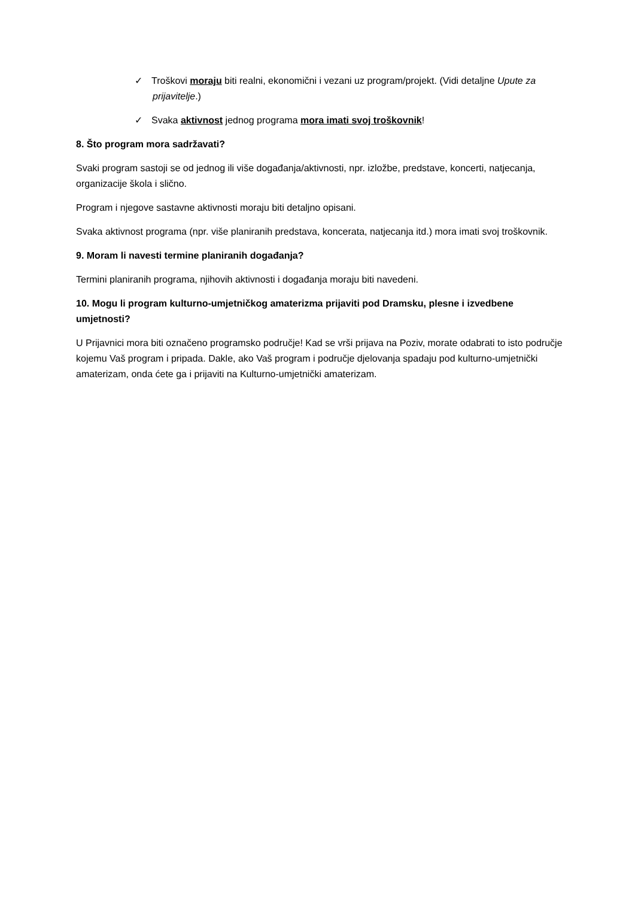✓ Troškovi moraju biti realni, ekonomični i vezani uz program/projekt. (Vidi detaljne Upute za prijavitelje.)
✓ Svaka aktivnost jednog programa mora imati svoj troškovnik!
8. Što program mora sadržavati?
Svaki program sastoji se od jednog ili više događanja/aktivnosti, npr. izložbe, predstave, koncerti, natjecanja, organizacije škola i slično.
Program i njegove sastavne aktivnosti moraju biti detaljno opisani.
Svaka aktivnost programa (npr. više planiranih predstava, koncerata, natjecanja itd.) mora imati svoj troškovnik.
9. Moram li navesti termine planiranih događanja?
Termini planiranih programa, njihovih aktivnosti i događanja moraju biti navedeni.
10. Mogu li program kulturno-umjetničkog amaterizma prijaviti pod Dramsku, plesne i izvedbene umjetnosti?
U Prijavnici mora biti označeno programsko područje! Kad se vrši prijava na Poziv, morate odabrati to isto područje kojemu Vaš program i pripada. Dakle, ako Vaš program i područje djelovanja spadaju pod kulturno-umjetnički amaterizam, onda ćete ga i prijaviti na Kulturno-umjetnički amaterizam.